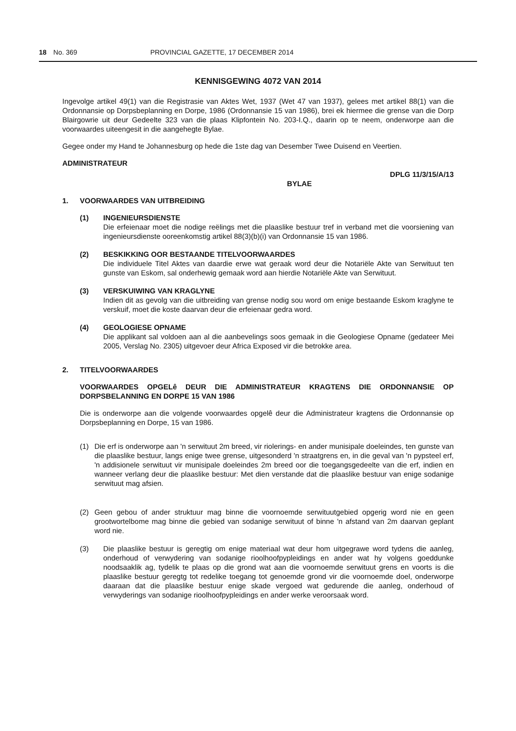18 No. 369 PROVINCIAL GAZETTE, 17 DECEMBER 2014
KENNISGEWING 4072 VAN 2014
Ingevolge artikel 49(1) van die Registrasie van Aktes Wet, 1937 (Wet 47 van 1937), gelees met artikel 88(1) van die Ordonnansie op Dorpsbeplanning en Dorpe, 1986 (Ordonnansie 15 van 1986), brei ek hiermee die grense van die Dorp Blairgowrie uit deur Gedeelte 323 van die plaas Klipfontein No. 203-I.Q., daarin op te neem, onderworpe aan die voorwaardes uiteengesit in die aangehegte Bylae.
Gegee onder my Hand te Johannesburg op hede die 1ste dag van Desember Twee Duisend en Veertien.
ADMINISTRATEUR
DPLG 11/3/15/A/13
BYLAE
1. VOORWAARDES VAN UITBREIDING
(1) INGENIEURSDIENSTE
Die erfeienaar moet die nodige reëlings met die plaaslike bestuur tref in verband met die voorsiening van ingenieursdienste ooreenkomstig artikel 88(3)(b)(i) van Ordonnansie 15 van 1986.
(2) BESKIKKING OOR BESTAANDE TITELVOORWAARDES
Die individuele Titel Aktes van daardie erwe wat geraak word deur die Notariële Akte van Serwituut ten gunste van Eskom, sal onderhewig gemaak word aan hierdie Notariële Akte van Serwituut.
(3) VERSKUIWING VAN KRAGLYNE
Indien dit as gevolg van die uitbreiding van grense nodig sou word om enige bestaande Eskom kraglyne te verskuif, moet die koste daarvan deur die erfeienaar gedra word.
(4) GEOLOGIESE OPNAME
Die applikant sal voldoen aan al die aanbevelings soos gemaak in die Geologiese Opname (gedateer Mei 2005, Verslag No. 2305) uitgevoer deur Africa Exposed vir die betrokke area.
2. TITELVOORWAARDES
VOORWAARDES OPGELê DEUR DIE ADMINISTRATEUR KRAGTENS DIE ORDONNANSIE OP DORPSBELANNING EN DORPE 15 VAN 1986
Die is onderworpe aan die volgende voorwaardes opgelê deur die Administrateur kragtens die Ordonnansie op Dorpsbeplanning en Dorpe, 15 van 1986.
(1) Die erf is onderworpe aan 'n serwituut 2m breed, vir riolerings- en ander munisipale doeleindes, ten gunste van die plaaslike bestuur, langs enige twee grense, uitgesonderd 'n straatgrens en, in die geval van 'n pypsteel erf, 'n addisionele serwituut vir munisipale doeleindes 2m breed oor die toegangsgedeelte van die erf, indien en wanneer verlang deur die plaaslike bestuur: Met dien verstande dat die plaaslike bestuur van enige sodanige serwituut mag afsien.
(2) Geen gebou of ander struktuur mag binne die voornoemde serwituutgebied opgerig word nie en geen grootwortelbome mag binne die gebied van sodanige serwituut of binne 'n afstand van 2m daarvan geplant word nie.
(3) Die plaaslike bestuur is geregtig om enige materiaal wat deur hom uitgegrawe word tydens die aanleg, onderhoud of verwydering van sodanige rioolhoofpypleidings en ander wat hy volgens goeddunke noodsaaklik ag, tydelik te plaas op die grond wat aan die voornoemde serwituut grens en voorts is die plaaslike bestuur geregtg tot redelike toegang tot genoemde grond vir die voornoemde doel, onderworpe daaraan dat die plaaslike bestuur enige skade vergoed wat gedurende die aanleg, onderhoud of verwyderings van sodanige rioolhoofpypleidings en ander werke veroorsaak word.